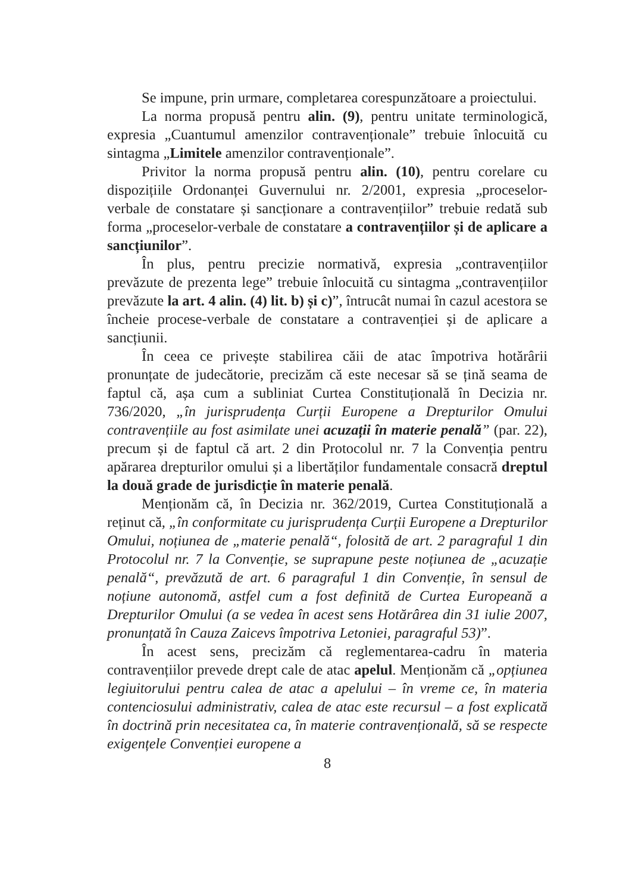Se impune, prin urmare, completarea corespunzătoare a proiectului.
La norma propusă pentru alin. (9), pentru unitate terminologică, expresia „Cuantumul amenzilor contravenționale” trebuie înlocuită cu sintagma „Limitele amenzilor contravenționale”.
Privitor la norma propusă pentru alin. (10), pentru corelare cu dispozițiile Ordonanței Guvernului nr. 2/2001, expresia „proceselor-verbale de constatare și sancționare a contravențiilor” trebuie redată sub forma „proceselor-verbale de constatare a contravențiilor și de aplicare a sancțiunilor”.
În plus, pentru precizie normativă, expresia „contravențiilor prevăzute de prezenta lege” trebuie înlocuită cu sintagma „contravențiilor prevăzute la art. 4 alin. (4) lit. b) și c)”, întrucât numai în cazul acestora se încheie procese-verbale de constatare a contravenției și de aplicare a sancțiunii.
În ceea ce privește stabilirea căii de atac împotriva hotărârii pronunțate de judecătorie, precizăm că este necesar să se țină seama de faptul că, așa cum a subliniat Curtea Constituțională în Decizia nr. 736/2020, „în jurisprudența Curții Europene a Drepturilor Omului contravențiile au fost asimilate unei acuzații în materie penală” (par. 22), precum și de faptul că art. 2 din Protocolul nr. 7 la Convenția pentru apărarea drepturilor omului și a libertăților fundamentale consacră dreptul la două grade de jurisdicție în materie penală.
Menționăm că, în Decizia nr. 362/2019, Curtea Constituțională a reținut că, „în conformitate cu jurisprudența Curții Europene a Drepturilor Omului, noțiunea de „materie penală“, folosită de art. 2 paragraful 1 din Protocolul nr. 7 la Convenție, se suprapune peste noțiunea de „acuzație penală“, prevăzută de art. 6 paragraful 1 din Convenție, în sensul de noțiune autonomă, astfel cum a fost definită de Curtea Europeană a Drepturilor Omului (a se vedea în acest sens Hotărârea din 31 iulie 2007, pronunțată în Cauza Zaicevs împotriva Letoniei, paragraful 53)”.
În acest sens, precizăm că reglementarea-cadru în materia contravențiilor prevede drept cale de atac apelul. Menționăm că „opțiunea legiuitorului pentru calea de atac a apelului – în vreme ce, în materia contenciosului administrativ, calea de atac este recursul – a fost explicată în doctrină prin necesitatea ca, în materie contravențională, să se respecte exigențele Convenției europene a
8